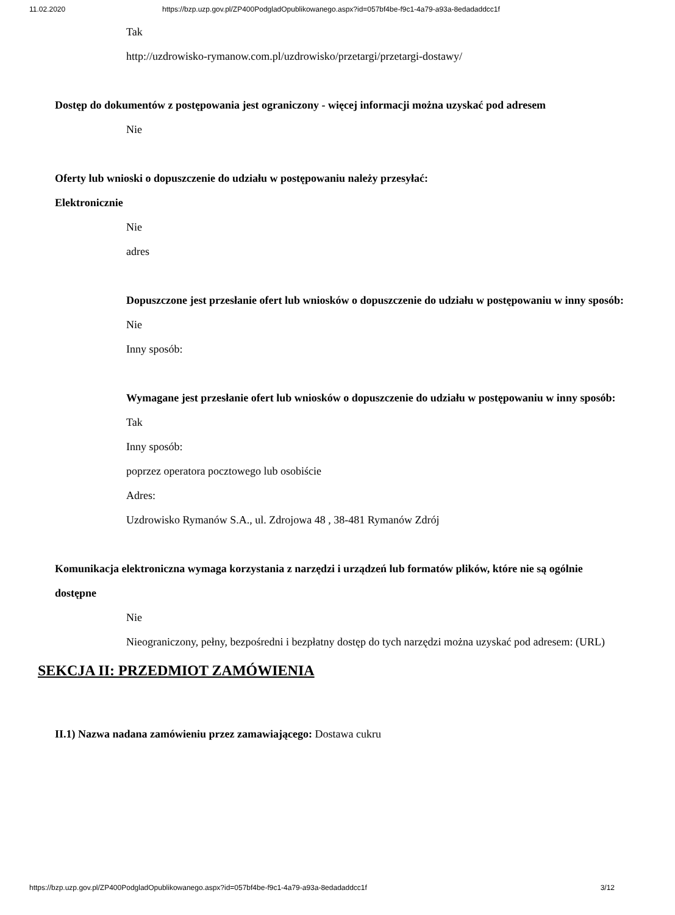11.02.2020 https://bzp.uzp.gov.pl/ZP400PodgladOpublikowanego.aspx?id=057bf4be-f9c1-4a79-a93a-8edadaddcc1f
Tak
http://uzdrowisko-rymanow.com.pl/uzdrowisko/przetargi/przetargi-dostawy/
Dostęp do dokumentów z postępowania jest ograniczony - więcej informacji można uzyskać pod adresem
Nie
Oferty lub wnioski o dopuszczenie do udziału w postępowaniu należy przesyłać:
Elektronicznie
Nie
adres
Dopuszczone jest przesłanie ofert lub wniosków o dopuszczenie do udziału w postępowaniu w inny sposób:
Nie
Inny sposób:
Wymagane jest przesłanie ofert lub wniosków o dopuszczenie do udziału w postępowaniu w inny sposób:
Tak
Inny sposób:
poprzez operatora pocztowego lub osobiście
Adres:
Uzdrowisko Rymanów S.A., ul. Zdrojowa 48 , 38-481 Rymanów Zdrój
Komunikacja elektroniczna wymaga korzystania z narzędzi i urządzeń lub formatów plików, które nie są ogólnie dostępne
Nie
Nieograniczony, pełny, bezpośredni i bezpłatny dostęp do tych narzędzi można uzyskać pod adresem: (URL)
SEKCJA II: PRZEDMIOT ZAMÓWIENIA
II.1) Nazwa nadana zamówieniu przez zamawiającego: Dostawa cukru
https://bzp.uzp.gov.pl/ZP400PodgladOpublikowanego.aspx?id=057bf4be-f9c1-4a79-a93a-8edadaddcc1f 3/12